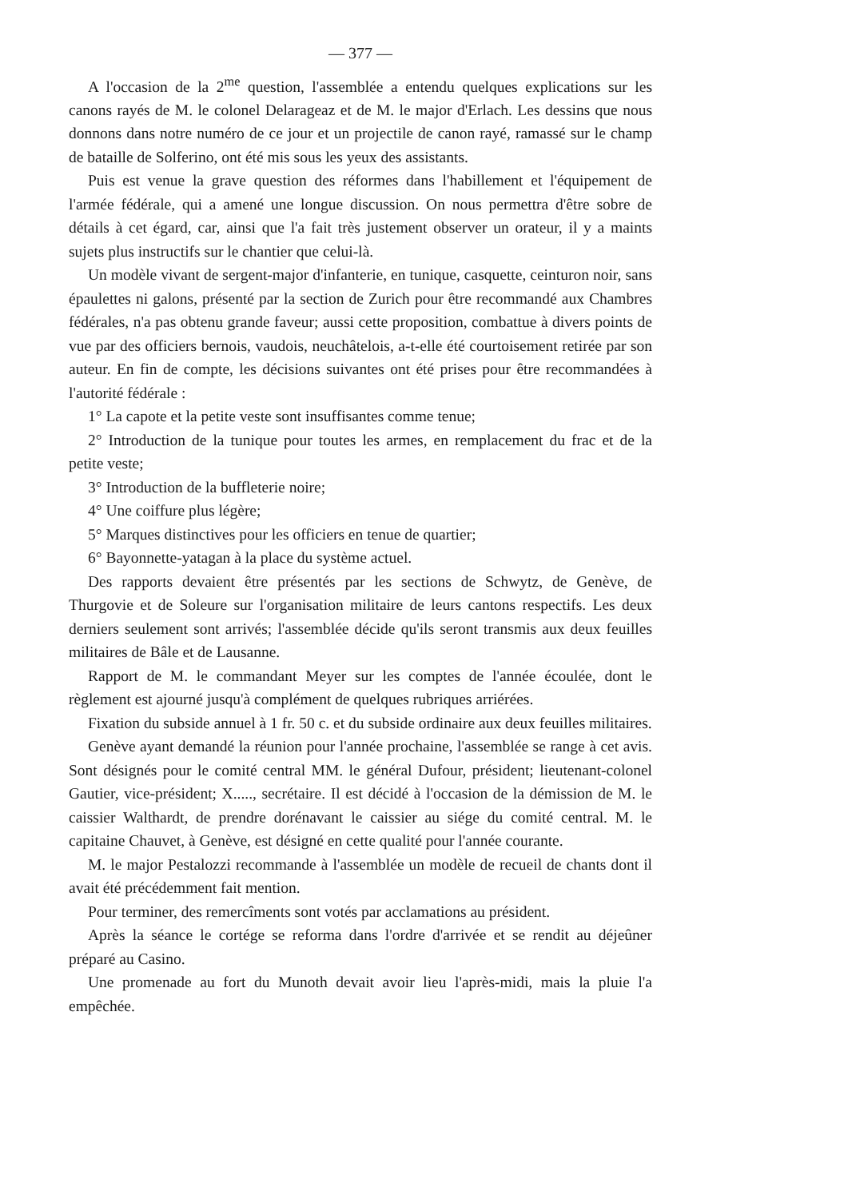— 377 —
A l'occasion de la 2<sup>me</sup> question, l'assemblée a entendu quelques explications sur les canons rayés de M. le colonel Delarageaz et de M. le major d'Erlach. Les dessins que nous donnons dans notre numéro de ce jour et un projectile de canon rayé, ramassé sur le champ de bataille de Solferino, ont été mis sous les yeux des assistants.
Puis est venue la grave question des réformes dans l'habillement et l'équipement de l'armée fédérale, qui a amené une longue discussion. On nous permettra d'être sobre de détails à cet égard, car, ainsi que l'a fait très justement observer un orateur, il y a maints sujets plus instructifs sur le chantier que celui-là.
Un modèle vivant de sergent-major d'infanterie, en tunique, casquette, ceinturon noir, sans épaulettes ni galons, présenté par la section de Zurich pour être recommandé aux Chambres fédérales, n'a pas obtenu grande faveur; aussi cette proposition, combattue à divers points de vue par des officiers bernois, vaudois, neuchâtelois, a-t-elle été courtoisement retirée par son auteur. En fin de compte, les décisions suivantes ont été prises pour être recommandées à l'autorité fédérale :
1° La capote et la petite veste sont insuffisantes comme tenue;
2° Introduction de la tunique pour toutes les armes, en remplacement du frac et de la petite veste;
3° Introduction de la buffleterie noire;
4° Une coiffure plus légère;
5° Marques distinctives pour les officiers en tenue de quartier;
6° Bayonnette-yatagan à la place du système actuel.
Des rapports devaient être présentés par les sections de Schwytz, de Genève, de Thurgovie et de Soleure sur l'organisation militaire de leurs cantons respectifs. Les deux derniers seulement sont arrivés; l'assemblée décide qu'ils seront transmis aux deux feuilles militaires de Bâle et de Lausanne.
Rapport de M. le commandant Meyer sur les comptes de l'année écoulée, dont le règlement est ajourné jusqu'à complément de quelques rubriques arriérées.
Fixation du subside annuel à 1 fr. 50 c. et du subside ordinaire aux deux feuilles militaires.
Genève ayant demandé la réunion pour l'année prochaine, l'assemblée se range à cet avis. Sont désignés pour le comité central MM. le général Dufour, président; lieutenant-colonel Gautier, vice-président; X....., secrétaire. Il est décidé à l'occasion de la démission de M. le caissier Walthardt, de prendre dorénavant le caissier au siége du comité central. M. le capitaine Chauvet, à Genève, est désigné en cette qualité pour l'année courante.
M. le major Pestalozzi recommande à l'assemblée un modèle de recueil de chants dont il avait été précédemment fait mention.
Pour terminer, des remercîments sont votés par acclamations au président.
Après la séance le cortége se reforma dans l'ordre d'arrivée et se rendit au déjeûner préparé au Casino.
Une promenade au fort du Munoth devait avoir lieu l'après-midi, mais la pluie l'a empêchée.